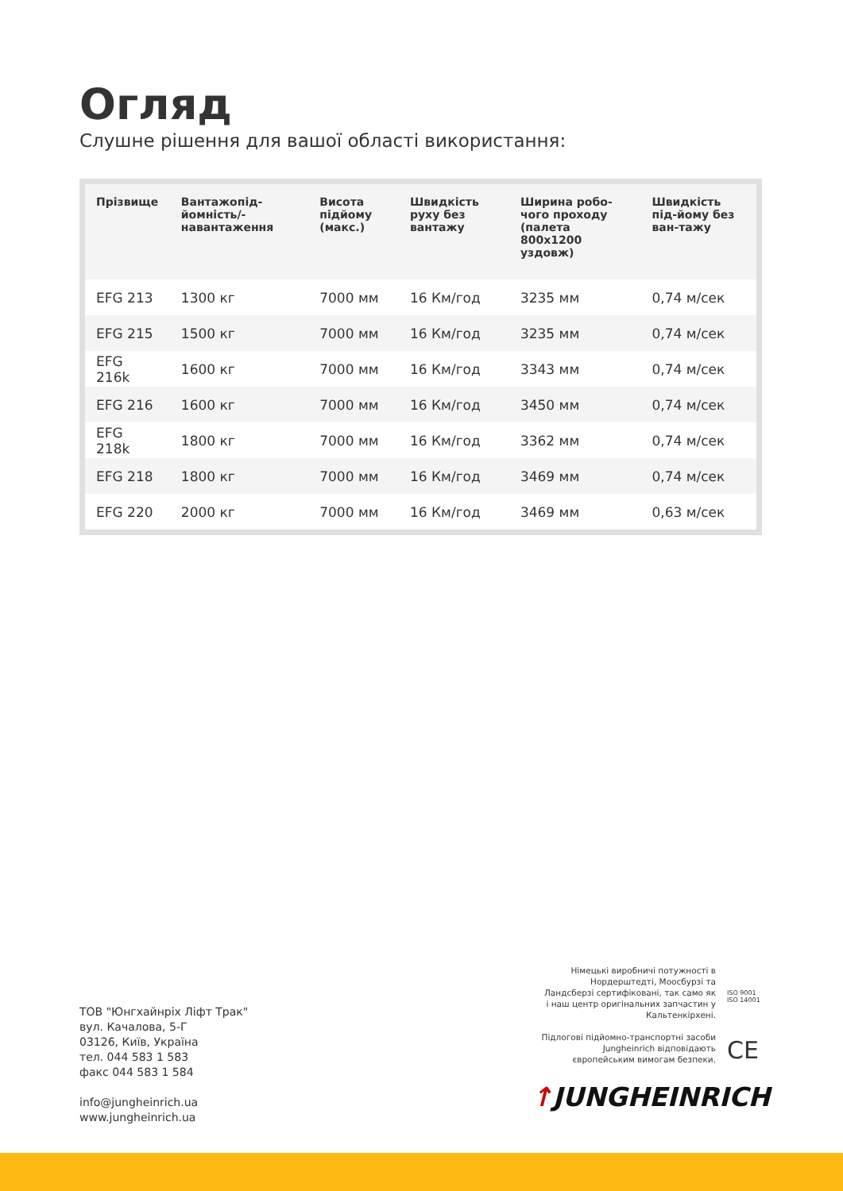Огляд
Слушне рішення для вашої області використання:
| Прізвище | Вантажопід-йомність/-навантаження | Висота підйому (макс.) | Швидкість руху без вантажу | Ширина робо-чого проходу (палета 800x1200 уздовж) | Швидкість під-йому без ван-тажу |
| --- | --- | --- | --- | --- | --- |
| EFG 213 | 1300 кг | 7000 мм | 16 Км/год | 3235 мм | 0,74 м/сек |
| EFG 215 | 1500 кг | 7000 мм | 16 Км/год | 3235 мм | 0,74 м/сек |
| EFG 216k | 1600 кг | 7000 мм | 16 Км/год | 3343 мм | 0,74 м/сек |
| EFG 216 | 1600 кг | 7000 мм | 16 Км/год | 3450 мм | 0,74 м/сек |
| EFG 218k | 1800 кг | 7000 мм | 16 Км/год | 3362 мм | 0,74 м/сек |
| EFG 218 | 1800 кг | 7000 мм | 16 Км/год | 3469 мм | 0,74 м/сек |
| EFG 220 | 2000 кг | 7000 мм | 16 Км/год | 3469 мм | 0,63 м/сек |
ТОВ "Юнгхайнріх Ліфт Трак"
вул. Качалова, 5-Г
03126, Київ, Україна
тел. 044 583 1 583
факс 044 583 1 584
info@jungheinrich.ua
www.jungheinrich.ua
Німецькі виробничі потужності в Нордерштедті, Моосбурзі та Ландсберзі сертифіковані, так само як і наш центр оригінальних запчастин у Кальтенкірхені.
Підлогові підйомно-транспортні засоби Jungheinrich відповідають європейським вимогам безпеки.
ISO 9001
ISO 14001
CE
↑JUNGHEINRICH